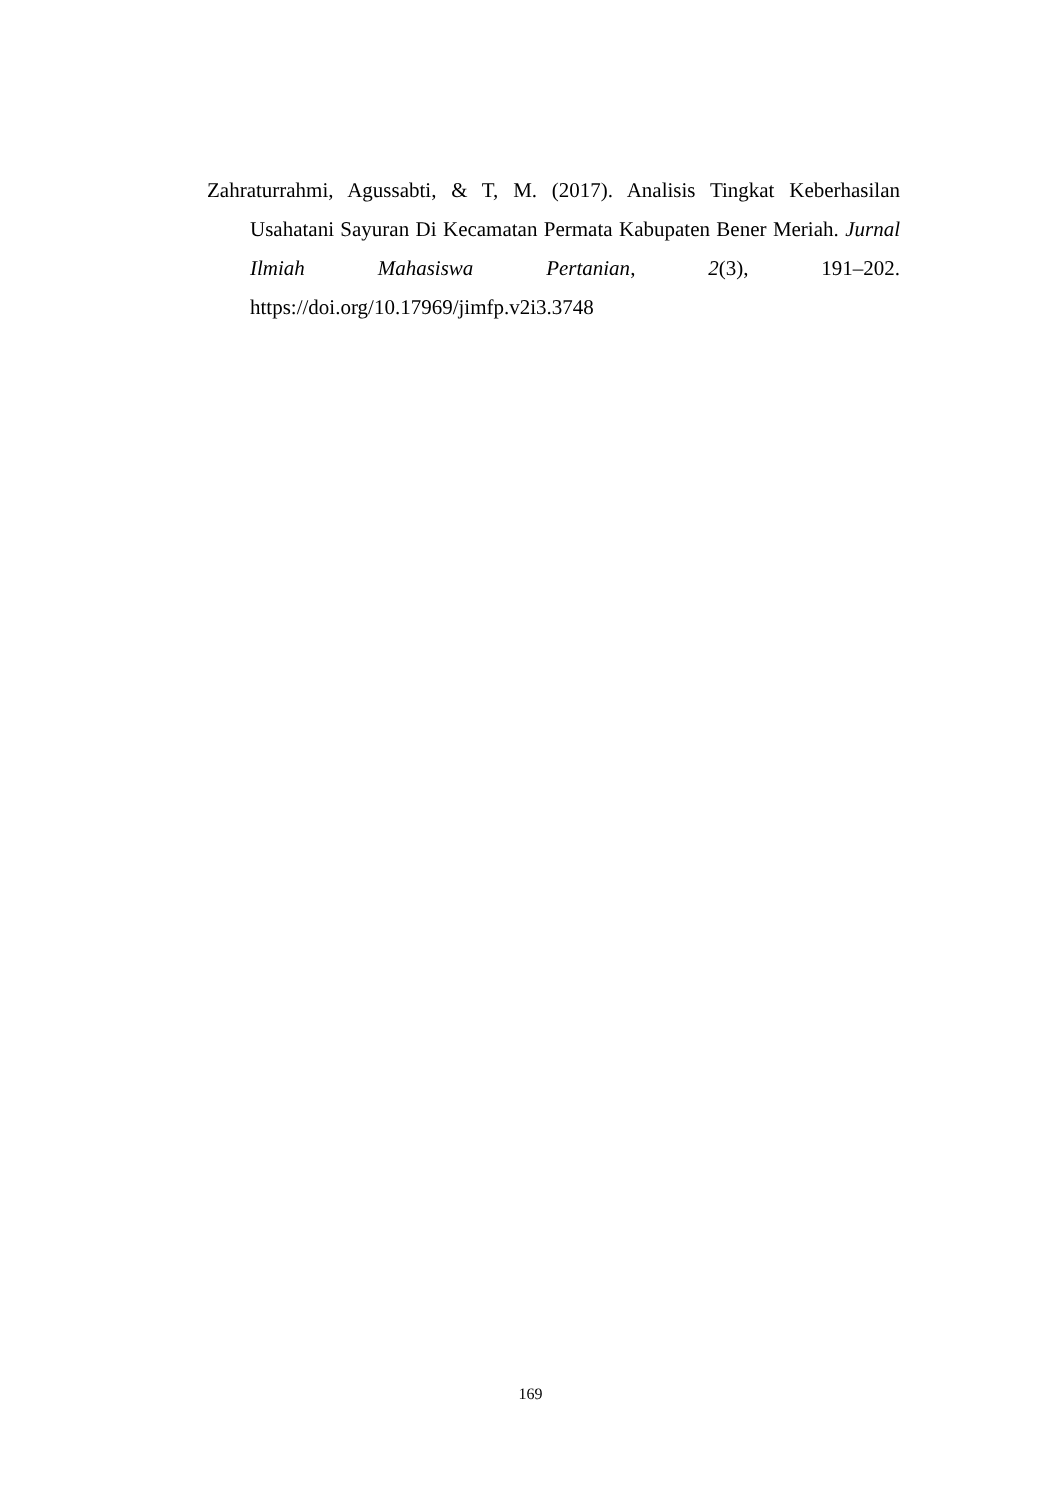Zahraturrahmi, Agussabti, & T, M. (2017). Analisis Tingkat Keberhasilan Usahatani Sayuran Di Kecamatan Permata Kabupaten Bener Meriah. Jurnal Ilmiah Mahasiswa Pertanian, 2(3), 191–202. https://doi.org/10.17969/jimfp.v2i3.3748
169